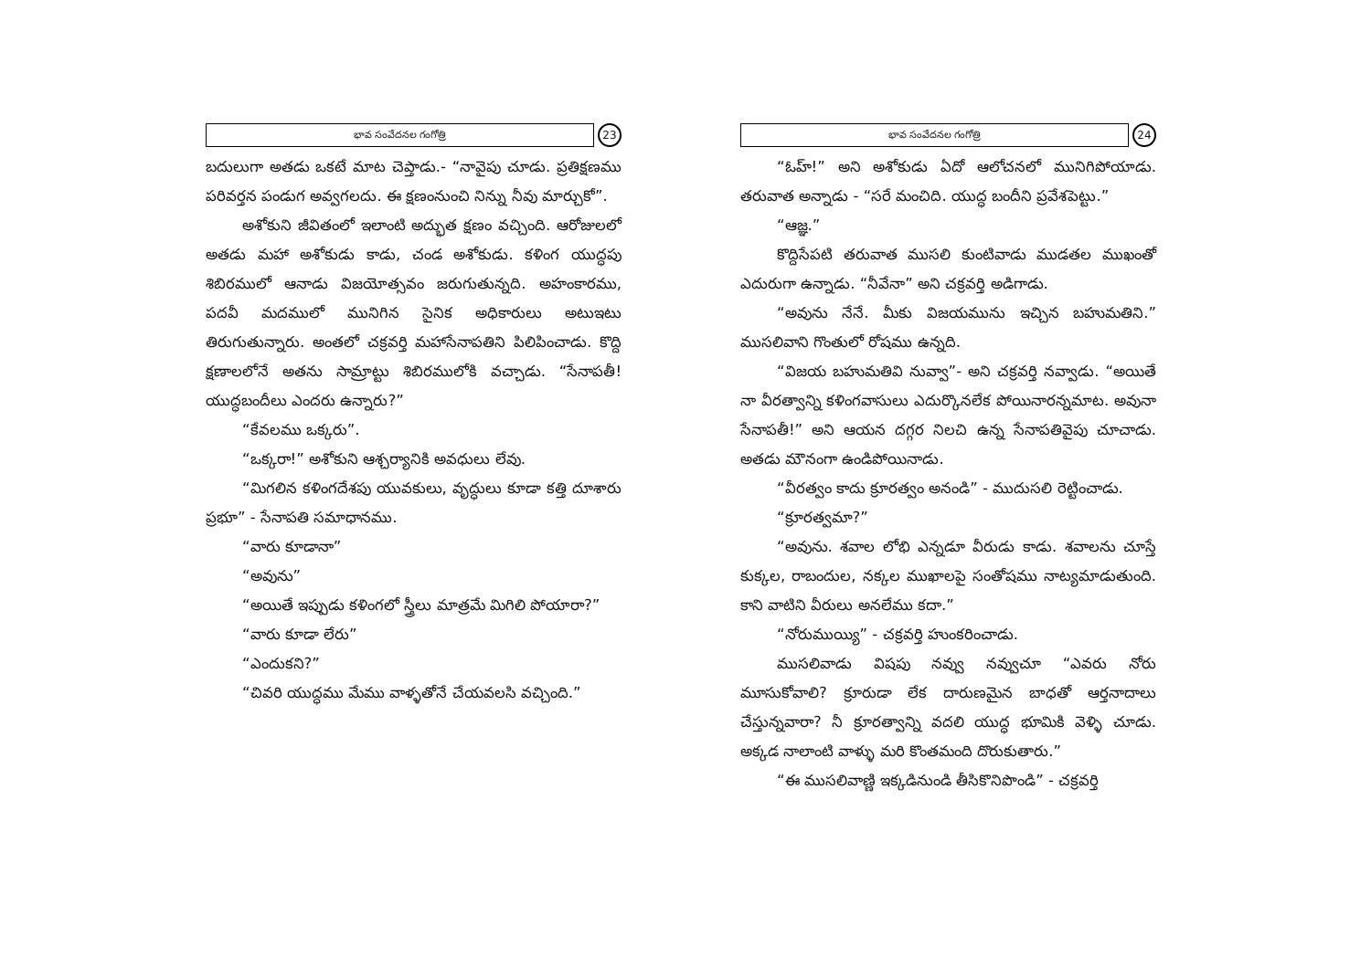భావ సంవేదనల గంగోత్రి
23
బదులుగా అతడు ఒకటే మాట చెప్తాడు.- “నావైపు చూడు. ప్రతిక్షణము పరివర్తన పండుగ అవ్వగలదు. ఈ క్షణంనుంచి నిన్ను నీవు మార్చుకో”.
అశోకుని జీవితంలో ఇలాంటి అద్భుత క్షణం వచ్చింది. ఆరోజులలో అతడు మహా అశోకుడు కాడు, చండ అశోకుడు. కళింగ యుద్ధపు శిబిరములో ఆనాడు విజయోత్సవం జరుగుతున్నది. అహంకారము, పదవీ మదములో మునిగిన సైనిక అధికారులు అటుఇటు తిరుగుతున్నారు. అంతలో చక్రవర్తి మహాసేనాపతిని పిలిపించాడు. కొద్ది క్షణాలలోనే అతను సామ్రాట్టు శిబిరములోకి వచ్చాడు. “సేనాపతీ! యుద్ధబందీలు ఎందరు ఉన్నారు?”
“కేవలము ఒక్కరు”.
“ఒక్కరా!” అశోకుని ఆశ్చర్యానికి అవధులు లేవు.
“మిగలిన కళింగదేశపు యువకులు, వృద్ధులు కూడా కత్తి దూశారు ప్రభూ” - సేనాపతి సమాధానము.
“వారు కూడానా”
“అవును”
“అయితే ఇప్పుడు కళింగలో స్త్రీలు మాత్రమే మిగిలి పోయారా?”
“వారు కూడా లేరు”
“ఎందుకని?”
“చివరి యుద్ధము మేము వాళ్ళతోనే చేయవలసి వచ్చింది.”
భావ సంవేదనల గంగోత్రి
24
“ఓహ్!” అని అశోకుడు ఏదో ఆలోచనలో మునిగిపోయాడు. తరువాత అన్నాడు - “సరే మంచిది. యుద్ధ బందీని ప్రవేశపెట్టు.”
“ఆజ్ఞ.”
కొద్దిసేపటి తరువాత ముసలి కుంటివాడు ముడతల ముఖంతో ఎదురుగా ఉన్నాడు. “నీవేనా” అని చక్రవర్తి అడిగాడు.
“అవును నేనే. మీకు విజయమును ఇచ్చిన బహుమతిని.” ముసలివాని గొంతులో రోషము ఉన్నది.
“విజయ బహుమతివి నువ్వా”- అని చక్రవర్తి నవ్వాడు. “అయితే నా వీరత్వాన్ని కళింగవాసులు ఎదుర్కొనలేక పోయినారన్నమాట. అవునా సేనాపతీ!” అని ఆయన దగ్గర నిలచి ఉన్న సేనాపతివైపు చూచాడు. అతడు మౌనంగా ఉండిపోయినాడు.
“వీరత్వం కాదు క్రూరత్వం అనండి” - ముదుసలి రెట్టించాడు.
“క్రూరత్వమా?”
“అవును. శవాల లోభి ఎన్నడూ వీరుడు కాడు. శవాలను చూస్తే కుక్కల, రాబందుల, నక్కల ముఖాలపై సంతోషము నాట్యమాడుతుంది. కాని వాటిని వీరులు అనలేము కదా.”
“నోరుముయ్యి” - చక్రవర్తి హుంకరించాడు.
ముసలివాడు విషపు నవ్వు నవ్వుచూ “ఎవరు నోరు మూసుకోవాలి? క్రూరుడా లేక దారుణమైన బాధతో ఆర్తనాదాలు చేస్తున్నవారా? నీ క్రూరత్వాన్ని వదలి యుద్ధ భూమికి వెళ్ళి చూడు. అక్కడ నాలాంటి వాళ్ళు మరి కొంతమంది దొరుకుతారు.”
“ఈ ముసలివాణ్ణి ఇక్కడినుండి తీసికొనిపొండి” - చక్రవర్తి